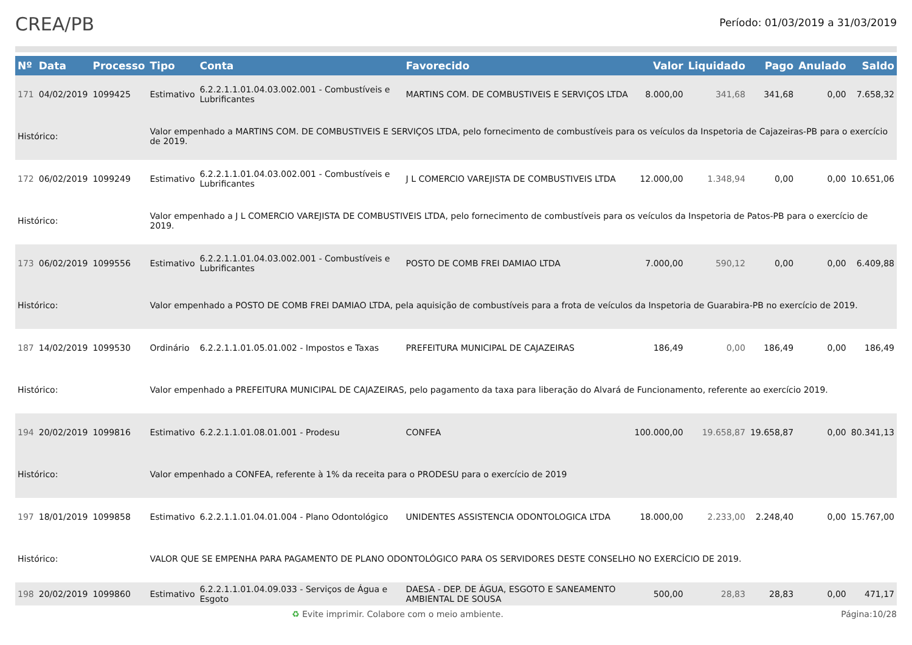CREA/PB
Período: 01/03/2019 a 31/03/2019
| Nº | Data | Processo | Tipo | Conta | Favorecido | Valor | Liquidado | Pago | Anulado | Saldo |
| --- | --- | --- | --- | --- | --- | --- | --- | --- | --- | --- |
| 171 | 04/02/2019 | 1099425 | Estimativo | 6.2.2.1.1.01.04.03.002.001 - Combustíveis e Lubrificantes | MARTINS COM. DE COMBUSTIVEIS E SERVIÇOS LTDA | 8.000,00 | 341,68 | 341,68 | 0,00 | 7.658,32 |
| Histórico: | | | Valor empenhado a MARTINS COM. DE COMBUSTIVEIS E SERVIÇOS LTDA, pelo fornecimento de combustíveis para os veículos da Inspetoria de Cajazeiras-PB para o exercício de 2019. | | | | | | | |
| 172 | 06/02/2019 | 1099249 | Estimativo | 6.2.2.1.1.01.04.03.002.001 - Combustíveis e Lubrificantes | J L COMERCIO VAREJISTA DE COMBUSTIVEIS LTDA | 12.000,00 | 1.348,94 | 0,00 | 0,00 | 10.651,06 |
| Histórico: | | | Valor empenhado a J L COMERCIO VAREJISTA DE COMBUSTIVEIS LTDA, pelo fornecimento de combustíveis para os veículos da Inspetoria de Patos-PB para o exercício de 2019. | | | | | | | |
| 173 | 06/02/2019 | 1099556 | Estimativo | 6.2.2.1.1.01.04.03.002.001 - Combustíveis e Lubrificantes | POSTO DE COMB FREI DAMIAO LTDA | 7.000,00 | 590,12 | 0,00 | 0,00 | 6.409,88 |
| Histórico: | | | Valor empenhado a POSTO DE COMB FREI DAMIAO LTDA, pela aquisição de combustíveis para a frota de veículos da Inspetoria de Guarabira-PB no exercício de 2019. | | | | | | | |
| 187 | 14/02/2019 | 1099530 | Ordinário | 6.2.2.1.1.01.05.01.002 - Impostos e Taxas | PREFEITURA MUNICIPAL DE CAJAZEIRAS | 186,49 | 0,00 | 186,49 | 0,00 | 186,49 |
| Histórico: | | | Valor empenhado a PREFEITURA MUNICIPAL DE CAJAZEIRAS, pelo pagamento da taxa para liberação do Alvará de Funcionamento, referente ao exercício 2019. | | | | | | | |
| 194 | 20/02/2019 | 1099816 | Estimativo | 6.2.2.1.1.01.08.01.001 - Prodesu | CONFEA | 100.000,00 | 19.658,87 | 19.658,87 | 0,00 | 80.341,13 |
| Histórico: | | | Valor empenhado a CONFEA, referente à 1% da receita para o PRODESU para o exercício de 2019 | | | | | | | |
| 197 | 18/01/2019 | 1099858 | Estimativo | 6.2.2.1.1.01.04.01.004 - Plano Odontológico | UNIDENTES ASSISTENCIA ODONTOLOGICA LTDA | 18.000,00 | 2.233,00 | 2.248,40 | 0,00 | 15.767,00 |
| Histórico: | | | VALOR QUE SE EMPENHA PARA PAGAMENTO DE PLANO ODONTOLÓGICO PARA OS SERVIDORES DESTE CONSELHO NO EXERCÍCIO DE 2019. | | | | | | | |
| 198 | 20/02/2019 | 1099860 | Estimativo | 6.2.2.1.1.01.04.09.033 - Serviços de Água e Esgoto | DAESA - DEP. DE ÁGUA, ESGOTO E SANEAMENTO AMBIENTAL DE SOUSA | 500,00 | 28,83 | 28,83 | 0,00 | 471,17 |
♻ Evite imprimir. Colabore com o meio ambiente. Página:10/28